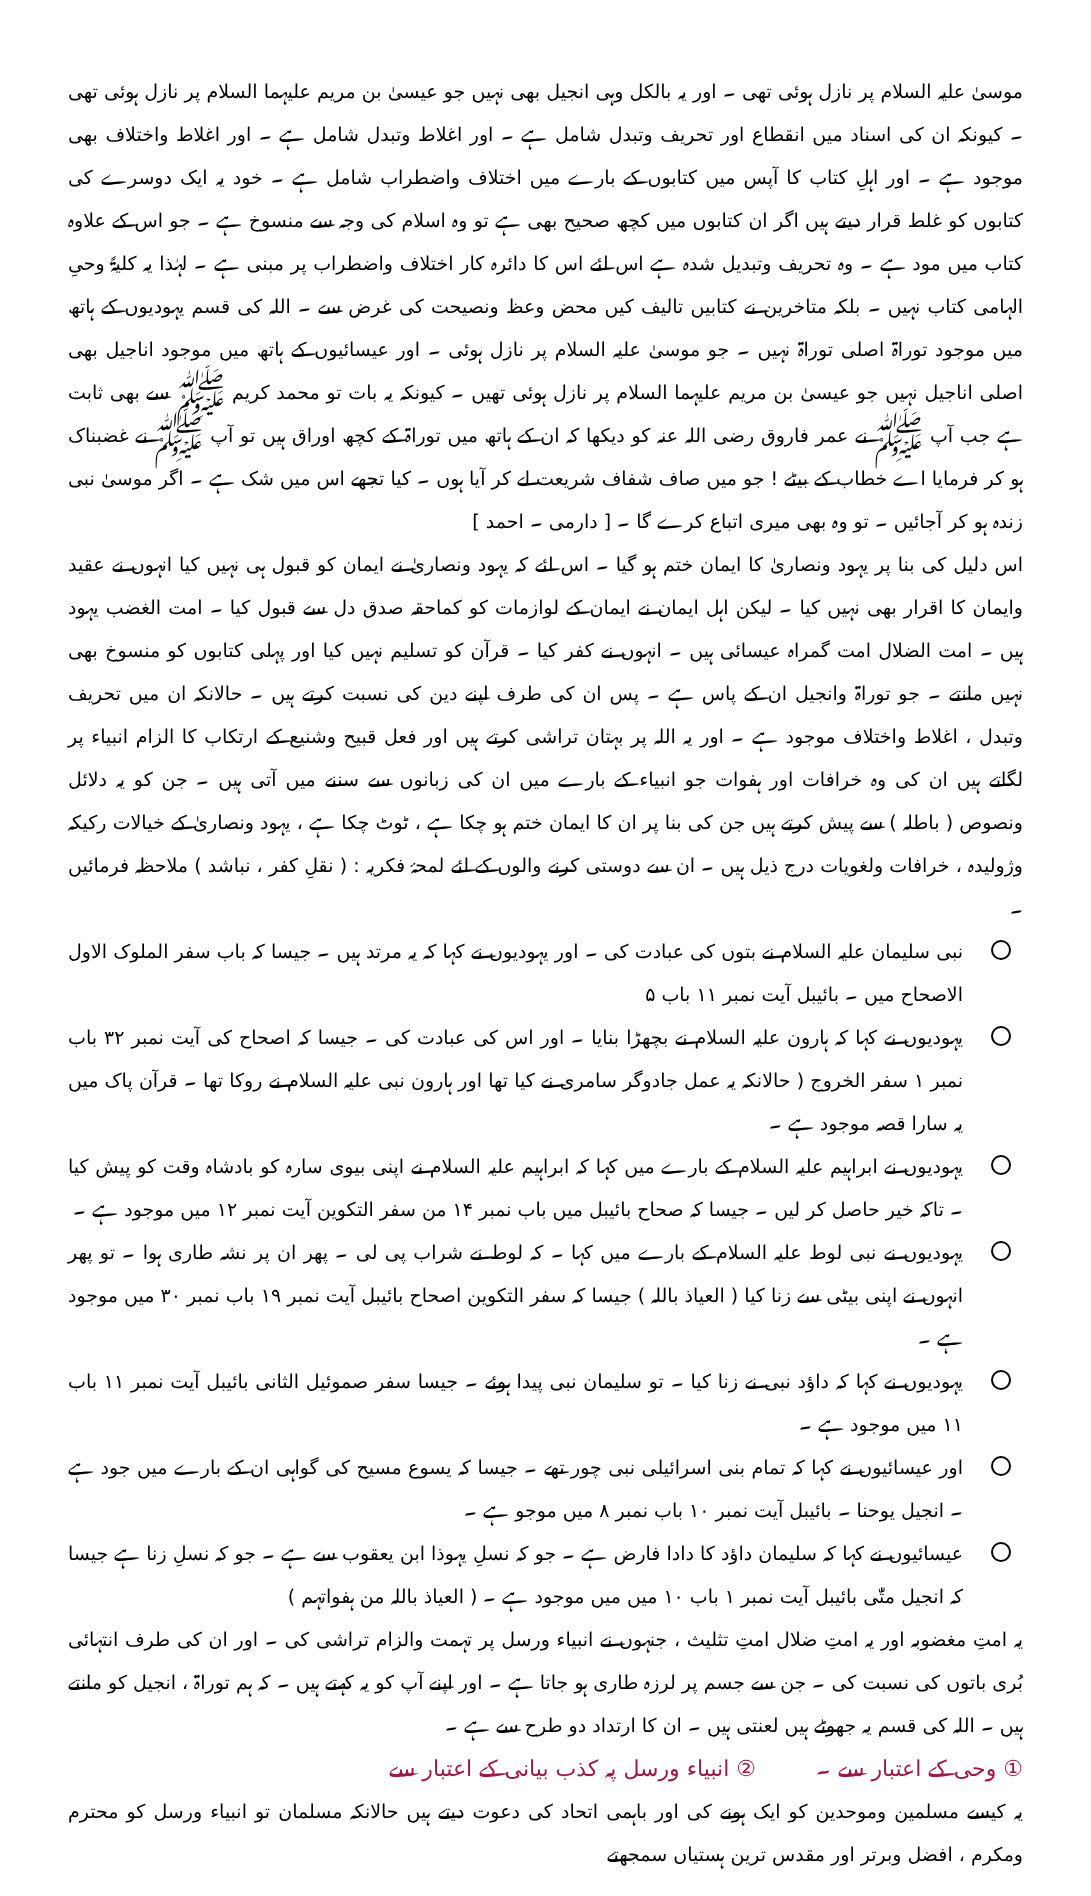موسیٰ علیہ السلام پر نازل ہوئی تھی ۔ اور یہ بالکل وہی انجیل بھی نہیں جو عیسیٰ بن مریم علیہما السلام پر نازل ہوئی تھی ۔ کیونکہ ان کی اسناد میں انقطاع اور تحریف وتبدل شامل ہے ۔ اور اغلاط وتبدل شامل ہے ۔ اور اغلاط واختلاف بھی موجود ہے ۔ اور اہلِ کتاب کا آپس میں کتابوں کے بارے میں اختلاف واضطراب شامل ہے ۔ خود یہ ایک دوسرے کی کتابوں کو غلط قرار دیتے ہیں اگر ان کتابوں میں کچھ صحیح بھی ہے تو وہ اسلام کی وجہ سے منسوخ ہے ۔ جو اس کے علاوہ کتاب میں مود ہے ۔ وہ تحریف وتبدیل شدہ ہے اس لئے اس کا دائرہ کار اختلاف واضطراب پر مبنی ہے ۔ لہٰذا یہ کلیۃً وحیِ الہامی کتاب نہیں ۔ بلکہ متاخرین نے کتابیں تالیف کیں محض وعظ ونصیحت کی غرض سے ۔ اللہ کی قسم یہودیوں کے ہاتھ میں موجود توراۃ اصلی توراۃ نہیں ۔ جو موسیٰ علیہ السلام پر نازل ہوئی ۔ اور عیسائیوں کے ہاتھ میں موجود اناجیل بھی اصلی اناجیل نہیں جو عیسیٰ بن مریم علیہما السلام پر نازل ہوئی تھیں ۔ کیونکہ یہ بات تو محمد کریم ﷺ سے بھی ثابت ہے جب آپ ﷺ نے عمر فاروق رضی اللہ عنہ کو دیکھا کہ ان کے ہاتھ میں توراۃ کے کچھ اوراق ہیں تو آپ ﷺ نے غضبناک ہو کر فرمایا اے خطاب کے بیٹے ! جو میں صاف شفاف شریعت لے کر آیا ہوں ۔ کیا تجھے اس میں شک ہے ۔ اگر موسیٰ نبی زندہ ہو کر آجائیں ۔ تو وہ بھی میری اتباع کرے گا ۔ [ دارمی ۔ احمد ]
اس دلیل کی بنا پر یہود ونصاریٰ کا ایمان ختم ہو گیا ۔ اس لئے کہ یہود ونصاریٰ نے ایمان کو قبول ہی نہیں کیا انہوں نے عقید وایمان کا اقرار بھی نہیں کیا ۔ لیکن اہل ایمان نے ایمان کے لوازمات کو کماحقہ صدق دل سے قبول کیا ۔ امت الغضب یہود ہیں ۔ امت الضلال امت گمراہ عیسائی ہیں ۔ انہوں نے کفر کیا ۔ قرآن کو تسلیم نہیں کیا اور پہلی کتابوں کو منسوخ بھی نہیں مانتے ۔ جو توراۃ وانجیل ان کے پاس ہے ۔ پس ان کی طرف اپنے دین کی نسبت کرتے ہیں ۔ حالانکہ ان میں تحریف وتبدل ، اغلاط واختلاف موجود ہے ۔ اور یہ اللہ پر بہتان تراشی کرتے ہیں اور فعل قبیح وشنیع کے ارتکاب کا الزام انبیاء پر لگاتے ہیں ان کی وہ خرافات اور ہفوات جو انبیاء کے بارے میں ان کی زبانوں سے سننے میں آتی ہیں ۔ جن کو یہ دلائل ونصوص ( باطلہ ) سے پیش کرتے ہیں جن کی بنا پر ان کا ایمان ختم ہو چکا ہے ، ٹوٹ چکا ہے ، یہود ونصاریٰ کے خیالات رکیکہ وژولیدہ ، خرافات ولغویات درج ذیل ہیں ۔ ان سے دوستی کرنے والوں کے لئے لمحۂ فکریہ : ( نقلِ کفر ، نباشد ) ملاحظہ فرمائیں ۔
نبی سلیمان علیہ السلام نے بتوں کی عبادت کی ۔ اور یہودیوں نے کہا کہ یہ مرتد ہیں ۔ جیسا کہ باب سفر الملوک الاول الاصحاح میں ۔ بائیبل آیت نمبر ۱۱ باب ۵
یہودیوں نے کہا کہ ہارون علیہ السلام نے بچھڑا بنایا ۔ اور اس کی عبادت کی ۔ جیسا کہ اصحاح کی آیت نمبر ۳۲ باب نمبر ۱ سفر الخروج ( حالانکہ یہ عمل جادوگر سامری نے کیا تھا اور ہارون نبی علیہ السلام نے روکا تھا ۔ قرآن پاک میں یہ سارا قصہ موجود ہے ۔
یہودیوں نے ابراہیم علیہ السلام کے بارے میں کہا کہ ابراہیم علیہ السلام نے اپنی بیوی سارہ کو بادشاہ وقت کو پیش کیا ۔ تاکہ خیر حاصل کر لیں ۔ جیسا کہ صحاح بائیبل میں باب نمبر ۱۴ من سفر التکوین آیت نمبر ۱۲ میں موجود ہے ۔
یہودیوں نے نبی لوط علیہ السلام کے بارے میں کہا ۔ کہ لوط نے شراب پی لی ۔ پھر ان پر نشہ طاری ہوا ۔ تو پھر انہوں نے اپنی بیٹی سے زنا کیا ( العیاذ باللہ ) جیسا کہ سفر التکوین اصحاح بائیبل آیت نمبر ۱۹ باب نمبر ۳۰ میں موجود ہے ۔
یہودیوں نے کہا کہ داؤد نبی نے زنا کیا ۔ تو سلیمان نبی پیدا ہوئے ۔ جیسا سفر صموئیل الثانی بائیبل آیت نمبر ۱۱ باب ۱۱ میں موجود ہے ۔
اور عیسائیوں نے کہا کہ تمام بنی اسرائیلی نبی چور تھے ۔ جیسا کہ یسوع مسیح کی گواہی ان کے بارے میں جود ہے ۔ انجیل یوحنا ۔ بائیبل آیت نمبر ۱۰ باب نمبر ۸ میں موجو ہے ۔
عیسائیوں نے کہا کہ سلیمان داؤد کا دادا فارض ہے ۔ جو کہ نسلِ یہوذا ابن یعقوب سے ہے ۔ جو کہ نسلِ زنا ہے جیسا کہ انجیل متّٰی بائیبل آیت نمبر ۱ باب ۱۰ میں میں موجود ہے ۔ ( العیاذ باللہ من ہفواتہم )
یہ امتِ مغضوبہ اور یہ امتِ ضلال امتِ تثلیث ، جنہوں نے انبیاء ورسل پر تہمت والزام تراشی کی ۔ اور ان کی طرف انتہائی بُری باتوں کی نسبت کی ۔ جن سے جسم پر لرزہ طاری ہو جاتا ہے ۔ اور اپنے آپ کو یہ کہتے ہیں ۔ کہ ہم توراۃ ، انجیل کو مانتے ہیں ۔ اللہ کی قسم یہ جھوٹے ہیں لعنتی ہیں ۔ ان کا ارتداد دو طرح سے ہے ۔
① وحی کے اعتبار سے ۔ ② انبیاء ورسل پہ کذب بیانی کے اعتبار سے
یہ کیسے مسلمین وموحدین کو ایک ہونے کی اور باہمی اتحاد کی دعوت دیتے ہیں حالانکہ مسلمان تو انبیاء ورسل کو محترم ومکرم ، افضل وبرتر اور مقدس ترین ہستیاں سمجھتے